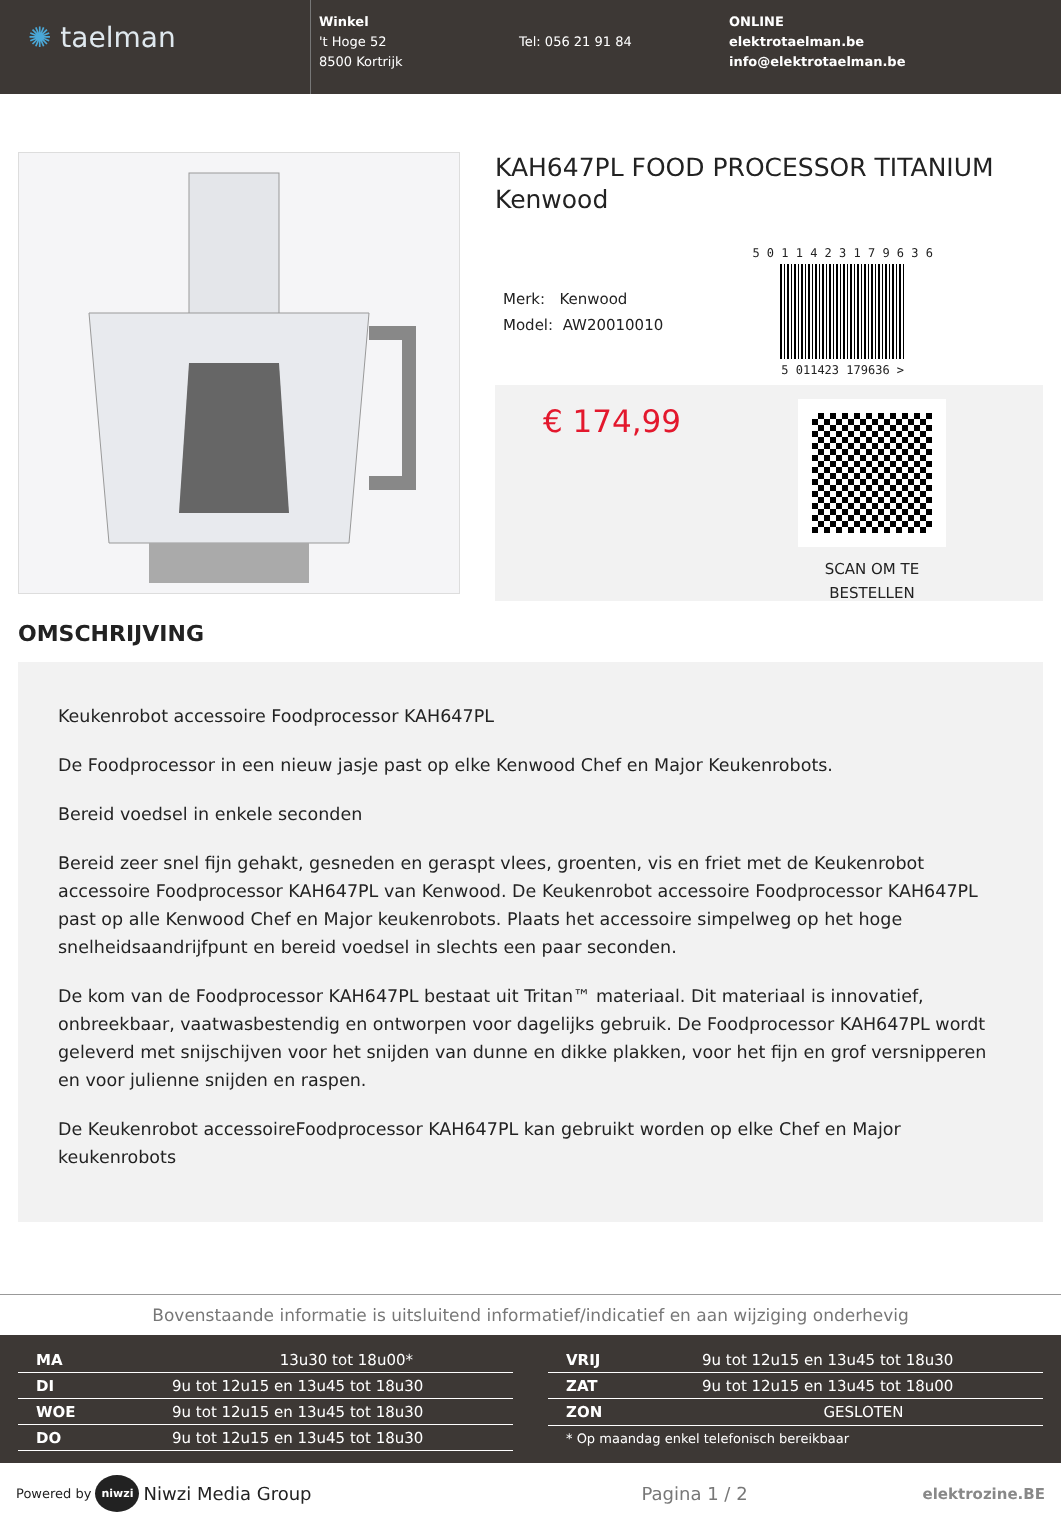✺ taelman
Winkel
't Hoge 52
8500 Kortrijk
Tel: 056 21 91 84
ONLINE
elektrotaelman.be
info@elektrotaelman.be
KAH647PL FOOD PROCESSOR TITANIUM Kenwood
Merk: Kenwood
Model: AW20010010
5 0 1 1 4 2 3 1 7 9 6 3 6
5 011423 179636 >
€ 174,99
SCAN OM TE
BESTELLEN
OMSCHRIJVING
Keukenrobot accessoire Foodprocessor KAH647PL
De Foodprocessor in een nieuw jasje past op elke Kenwood Chef en Major Keukenrobots.
Bereid voedsel in enkele seconden
Bereid zeer snel fijn gehakt, gesneden en geraspt vlees, groenten, vis en friet met de Keukenrobot accessoire Foodprocessor KAH647PL van Kenwood. De Keukenrobot accessoire Foodprocessor KAH647PL past op alle Kenwood Chef en Major keukenrobots. Plaats het accessoire simpelweg op het hoge snelheidsaandrijfpunt en bereid voedsel in slechts een paar seconden.
De kom van de Foodprocessor KAH647PL bestaat uit Tritan™ materiaal. Dit materiaal is innovatief, onbreekbaar, vaatwasbestendig en ontworpen voor dagelijks gebruik. De Foodprocessor KAH647PL wordt geleverd met snijschijven voor het snijden van dunne en dikke plakken, voor het fijn en grof versnipperen en voor julienne snijden en raspen.
De Keukenrobot accessoireFoodprocessor KAH647PL kan gebruikt worden op elke Chef en Major keukenrobots
Bovenstaande informatie is uitsluitend informatief/indicatief en aan wijziging onderhevig
| MA | 13u30 tot 18u00* |
| DI | 9u tot 12u15 en 13u45 tot 18u30 |
| WOE | 9u tot 12u15 en 13u45 tot 18u30 |
| DO | 9u tot 12u15 en 13u45 tot 18u30 |
| VRIJ | 9u tot 12u15 en 13u45 tot 18u30 |
| ZAT | 9u tot 12u15 en 13u45 tot 18u00 |
| ZON | GESLOTEN |
| * Op maandag enkel telefonisch bereikbaar | |
Powered by niwzi Niwzi Media Group Pagina 1 / 2 elektrozine.BE